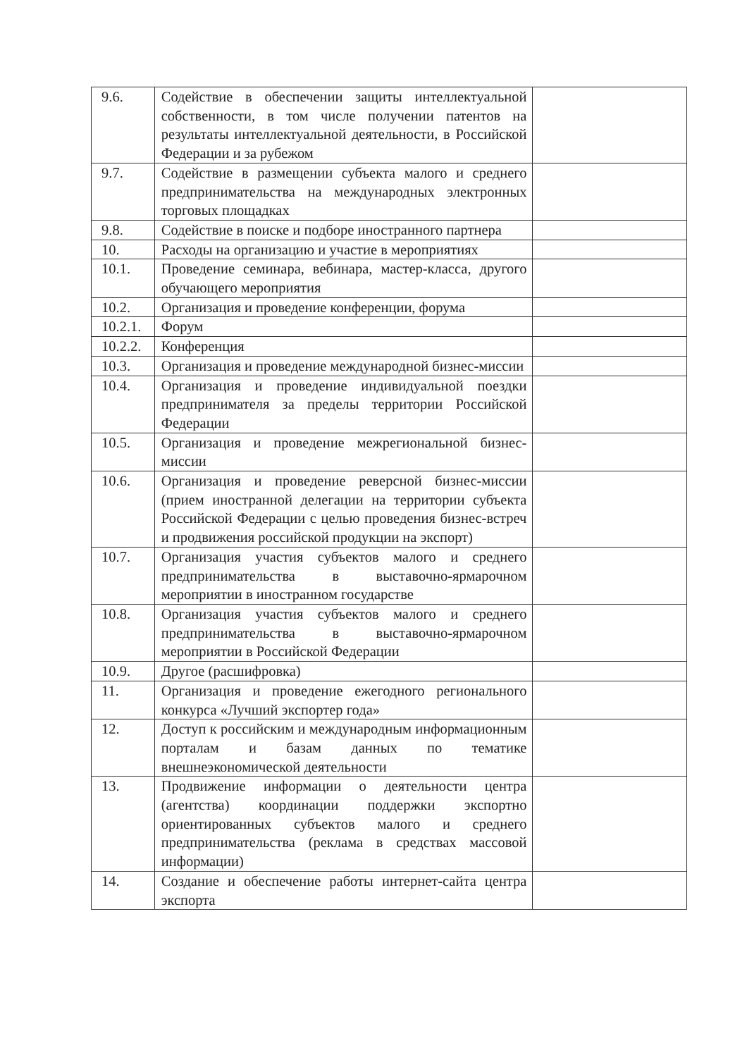| 9.6. | Содействие в обеспечении защиты интеллектуальной собственности, в том числе получении патентов на результаты интеллектуальной деятельности, в Российской Федерации и за рубежом | |
| 9.7. | Содействие в размещении субъекта малого и среднего предпринимательства на международных электронных торговых площадках | |
| 9.8. | Содействие в поиске и подборе иностранного партнера | |
| 10. | Расходы на организацию и участие в мероприятиях | |
| 10.1. | Проведение семинара, вебинара, мастер-класса, другого обучающего мероприятия | |
| 10.2. | Организация и проведение конференции, форума | |
| 10.2.1. | Форум | |
| 10.2.2. | Конференция | |
| 10.3. | Организация и проведение международной бизнес-миссии | |
| 10.4. | Организация и проведение индивидуальной поездки предпринимателя за пределы территории Российской Федерации | |
| 10.5. | Организация и проведение межрегиональной бизнес-миссии | |
| 10.6. | Организация и проведение реверсной бизнес-миссии (прием иностранной делегации на территории субъекта Российской Федерации с целью проведения бизнес-встреч и продвижения российской продукции на экспорт) | |
| 10.7. | Организация участия субъектов малого и среднего предпринимательства в выставочно-ярмарочном мероприятии в иностранном государстве | |
| 10.8. | Организация участия субъектов малого и среднего предпринимательства в выставочно-ярмарочном мероприятии в Российской Федерации | |
| 10.9. | Другое (расшифровка) | |
| 11. | Организация и проведение ежегодного регионального конкурса «Лучший экспортер года» | |
| 12. | Доступ к российским и международным информационным порталам и базам данных по тематике внешнеэкономической деятельности | |
| 13. | Продвижение информации о деятельности центра (агентства) координации поддержки экспортно ориентированных субъектов малого и среднего предпринимательства (реклама в средствах массовой информации) | |
| 14. | Создание и обеспечение работы интернет-сайта центра экспорта | |